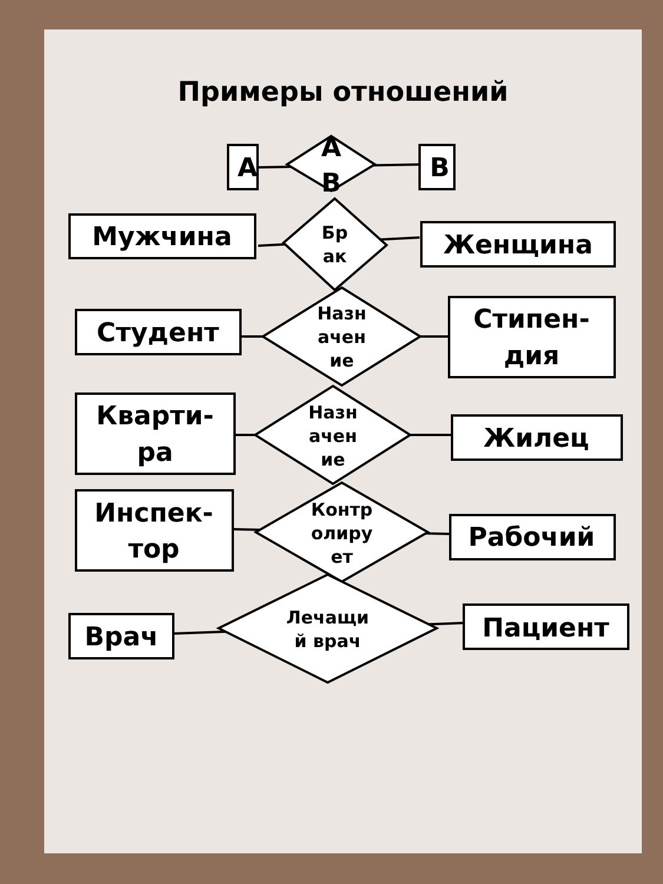Примеры отношений
А
В
А
В
Мужчина
Женщина
Студент
Стипен-
дия
Кварти-
ра
Жилец
Инспек-
тор
Рабочий
Врач
Пациент
Бр
ак
Назн
ачен
ие
Назн
ачен
ие
Контр
олиру
ет
Лечащи
й врач